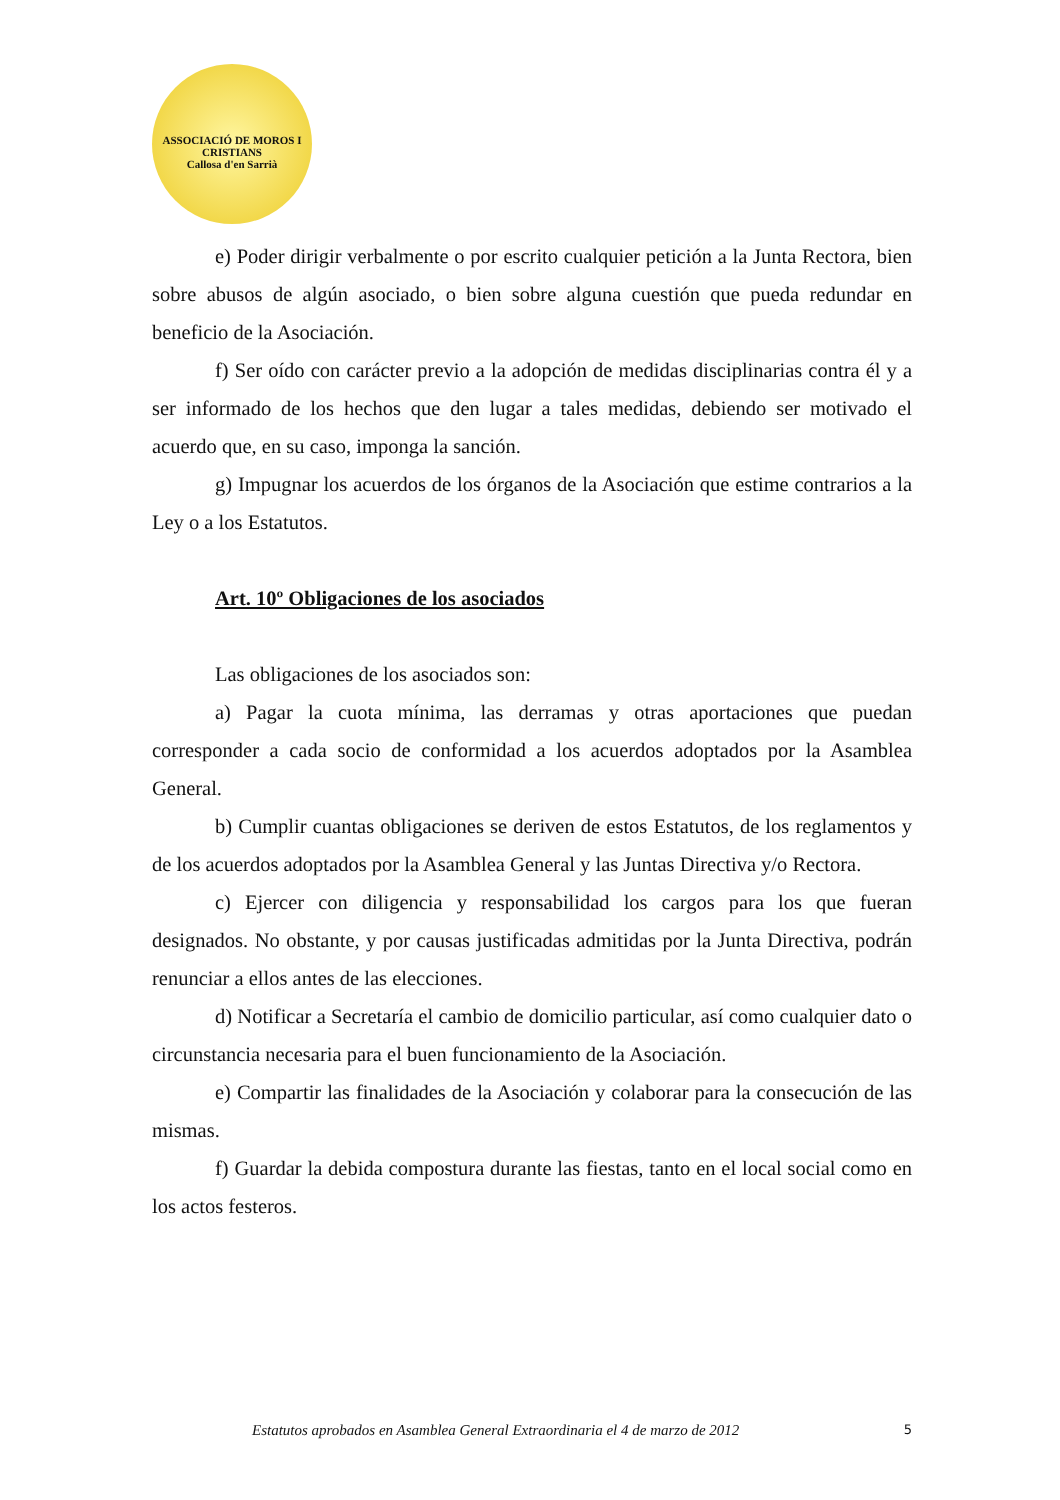ASSOCIACIÓ DE MOROS I CRISTIANS
Callosa d'en Sarrià
e) Poder dirigir verbalmente o por escrito cualquier petición a la Junta Rectora, bien sobre abusos de algún asociado, o bien sobre alguna cuestión que pueda redundar en beneficio de la Asociación.
f) Ser oído con carácter previo a la adopción de medidas disciplinarias contra él y a ser informado de los hechos que den lugar a tales medidas, debiendo ser motivado el acuerdo que, en su caso, imponga la sanción.
g) Impugnar los acuerdos de los órganos de la Asociación que estime contrarios a la Ley o a los Estatutos.
Art. 10º Obligaciones de los asociados
Las obligaciones de los asociados son:
a) Pagar la cuota mínima, las derramas y otras aportaciones que puedan corresponder a cada socio de conformidad a los acuerdos adoptados por la Asamblea General.
b) Cumplir cuantas obligaciones se deriven de estos Estatutos, de los reglamentos y de los acuerdos adoptados por la Asamblea General y las Juntas Directiva y/o Rectora.
c) Ejercer con diligencia y responsabilidad los cargos para los que fueran designados. No obstante, y por causas justificadas admitidas por la Junta Directiva, podrán renunciar a ellos antes de las elecciones.
d) Notificar a Secretaría el cambio de domicilio particular, así como cualquier dato o circunstancia necesaria para el buen funcionamiento de la Asociación.
e) Compartir las finalidades de la Asociación y colaborar para la consecución de las mismas.
f) Guardar la debida compostura durante las fiestas, tanto en el local social como en los actos festeros.
Estatutos aprobados en Asamblea General Extraordinaria el 4 de marzo de 2012 5